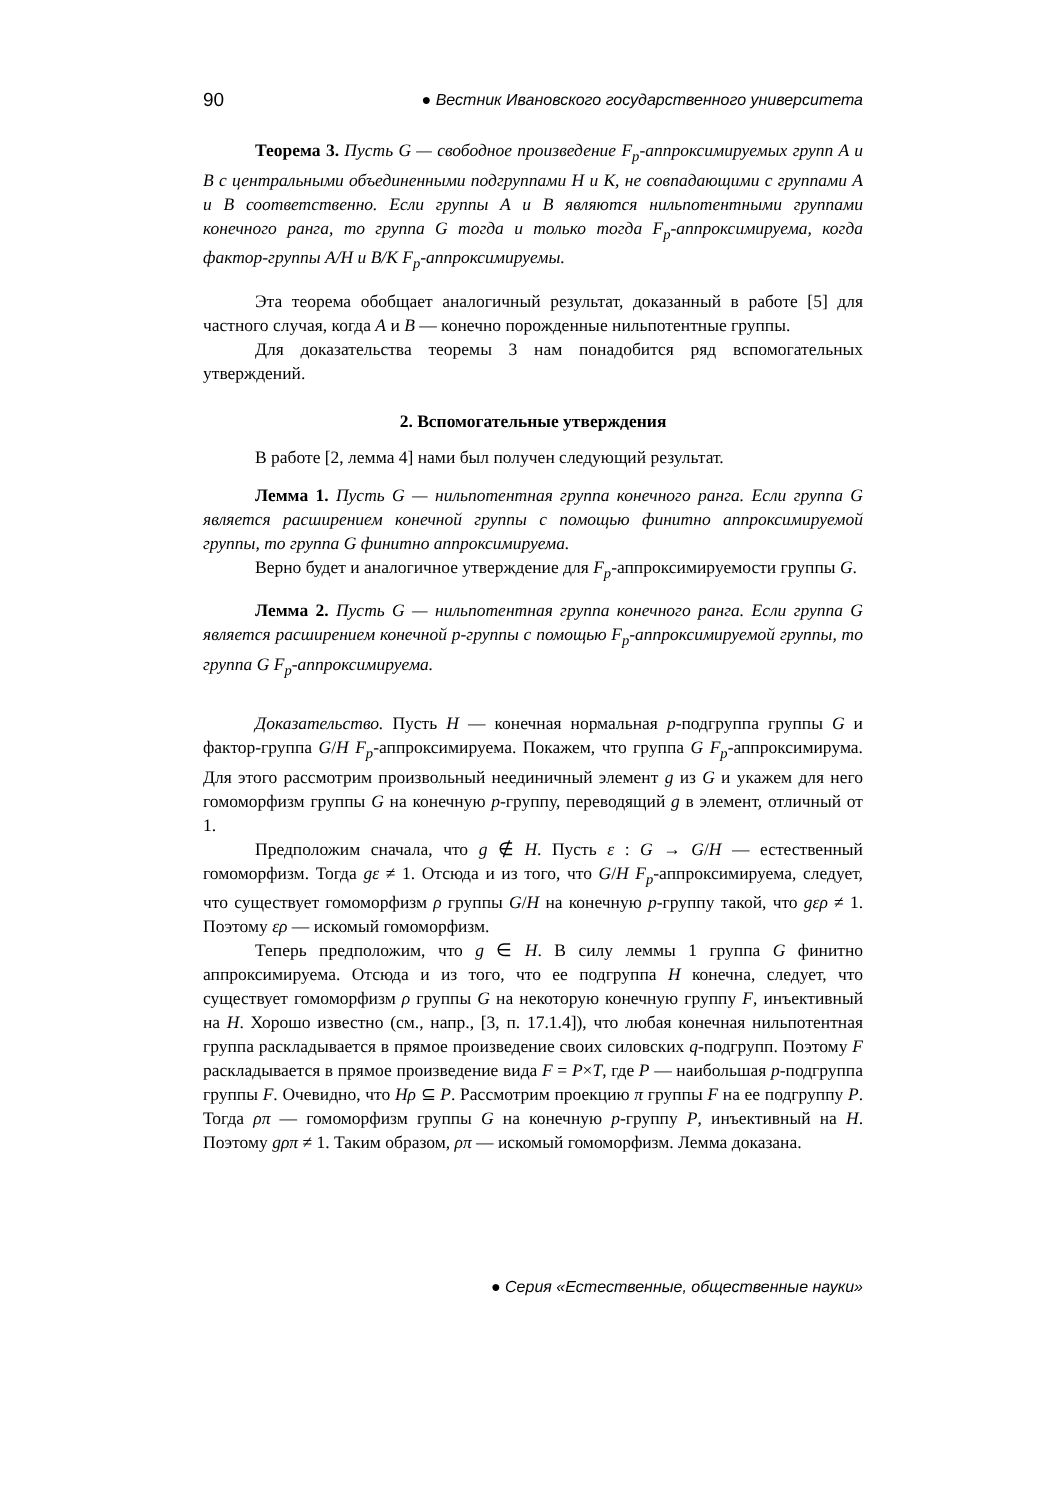90 ● Вестник Ивановского государственного университета
Теорема 3. Пусть G — свободное произведение F<sub>p</sub>-аппроксимируемых групп A и B с центральными объединенными подгруппами H и K, не совпадающими с группами A и B соответственно. Если группы A и B являются нильпотентными группами конечного ранга, то группа G тогда и только тогда F<sub>p</sub>-аппроксимируема, когда фактор-группы A/H и B/K F<sub>p</sub>-аппроксимируемы.
Эта теорема обобщает аналогичный результат, доказанный в работе [5] для частного случая, когда A и B — конечно порожденные нильпотентные группы.
Для доказательства теоремы 3 нам понадобится ряд вспомогательных утверждений.
2. Вспомогательные утверждения
В работе [2, лемма 4] нами был получен следующий результат.
Лемма 1. Пусть G — нильпотентная группа конечного ранга. Если группа G является расширением конечной группы с помощью финитно аппроксимируемой группы, то группа G финитно аппроксимируема.
Верно будет и аналогичное утверждение для F<sub>p</sub>-аппроксимируемости группы G.
Лемма 2. Пусть G — нильпотентная группа конечного ранга. Если группа G является расширением конечной p-группы с помощью F<sub>p</sub>-аппроксимируемой группы, то группа G F<sub>p</sub>-аппроксимируема.
Доказательство. Пусть H — конечная нормальная p-подгруппа группы G и фактор-группа G/H F<sub>p</sub>-аппроксимируема. Покажем, что группа G F<sub>p</sub>-аппроксимирума. Для этого рассмотрим произвольный неединичный элемент g из G и укажем для него гомоморфизм группы G на конечную p-группу, переводящий g в элемент, отличный от 1.
Предположим сначала, что g ∉ H. Пусть ε : G → G/H — естественный гомоморфизм. Тогда gε ≠ 1. Отсюда и из того, что G/H F<sub>p</sub>-аппроксимируема, следует, что существует гомоморфизм ρ группы G/H на конечную p-группу такой, что gερ ≠ 1. Поэтому ερ — искомый гомоморфизм.
Теперь предположим, что g ∈ H. В силу леммы 1 группа G финитно аппроксимируема. Отсюда и из того, что ее подгруппа H конечна, следует, что существует гомоморфизм ρ группы G на некоторую конечную группу F, инъективный на H. Хорошо известно (см., напр., [3, п. 17.1.4]), что любая конечная нильпотентная группа раскладывается в прямое произведение своих силовских q-подгрупп. Поэтому F раскладывается в прямое произведение вида F = P×T, где P — наибольшая p-подгруппа группы F. Очевидно, что Hρ ⊆ P. Рассмотрим проекцию π группы F на ее подгруппу P. Тогда ρπ — гомоморфизм группы G на конечную p-группу P, инъективный на H. Поэтому gρπ ≠ 1. Таким образом, ρπ — искомый гомоморфизм. Лемма доказана.
● Серия «Естественные, общественные науки»